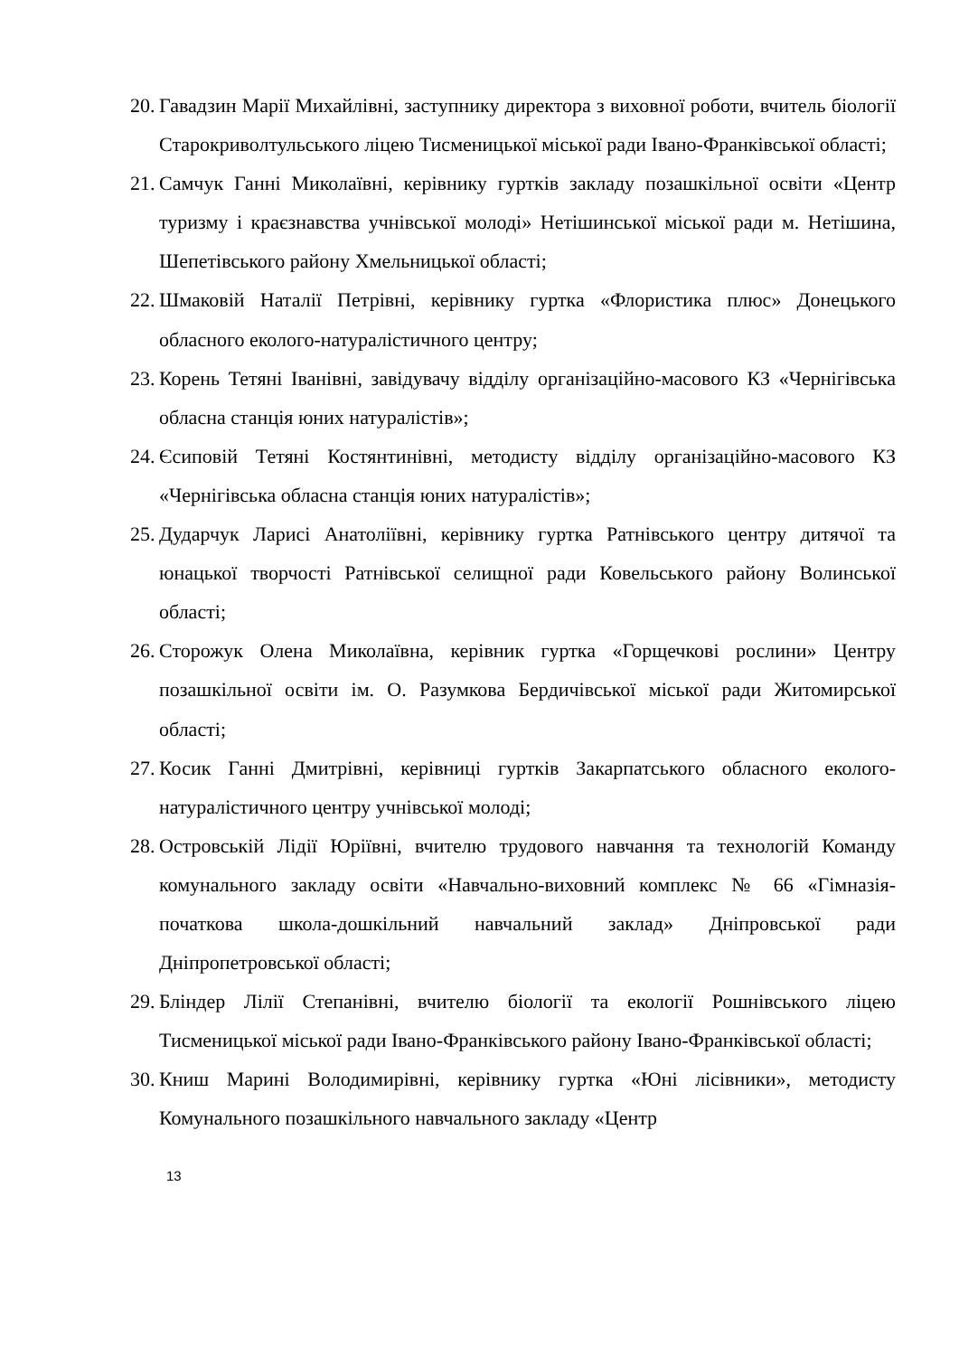20. Гавадзин Марії Михайлівні, заступнику директора з виховної роботи, вчитель біології Старокриволтульського ліцею Тисменицької міської ради Івано-Франківської області;
21. Самчук Ганні Миколаївні, керівнику гуртків закладу позашкільної освіти «Центр туризму і краєзнавства учнівської молоді» Нетішинської міської ради м. Нетішина, Шепетівського району Хмельницької області;
22. Шмаковій Наталії Петрівні, керівнику гуртка «Флористика плюс» Донецького обласного еколого-натуралістичного центру;
23. Корень Тетяні Іванівні, завідувачу відділу організаційно-масового КЗ «Чернігівська обласна станція юних натуралістів»;
24. Єсиповій Тетяні Костянтинівні, методисту відділу організаційно-масового КЗ «Чернігівська обласна станція юних натуралістів»;
25. Дударчук Ларисі Анатоліївні, керівнику гуртка Ратнівського центру дитячої та юнацької творчості Ратнівської селищної ради Ковельського району Волинської області;
26. Сторожук Олена Миколаївна, керівник гуртка «Горщечкові рослини» Центру позашкільної освіти ім. О. Разумкова Бердичівської міської ради Житомирської області;
27. Косик Ганні Дмитрівні, керівниці гуртків Закарпатського обласного еколого-натуралістичного центру учнівської молоді;
28. Островській Лідії Юріївні, вчителю трудового навчання та технологій Команду комунального закладу освіти «Навчально-виховний комплекс № 66 «Гімназія-початкова школа-дошкільний навчальний заклад» Дніпровської ради Дніпропетровської області;
29. Бліндер Лілії Степанівні, вчителю біології та екології Рошнівського ліцею Тисменицької міської ради Івано-Франківського району Івано-Франківської області;
30. Книш Марині Володимирівні, керівнику гуртка «Юні лісівники», методисту Комунального позашкільного навчального закладу «Центр
13